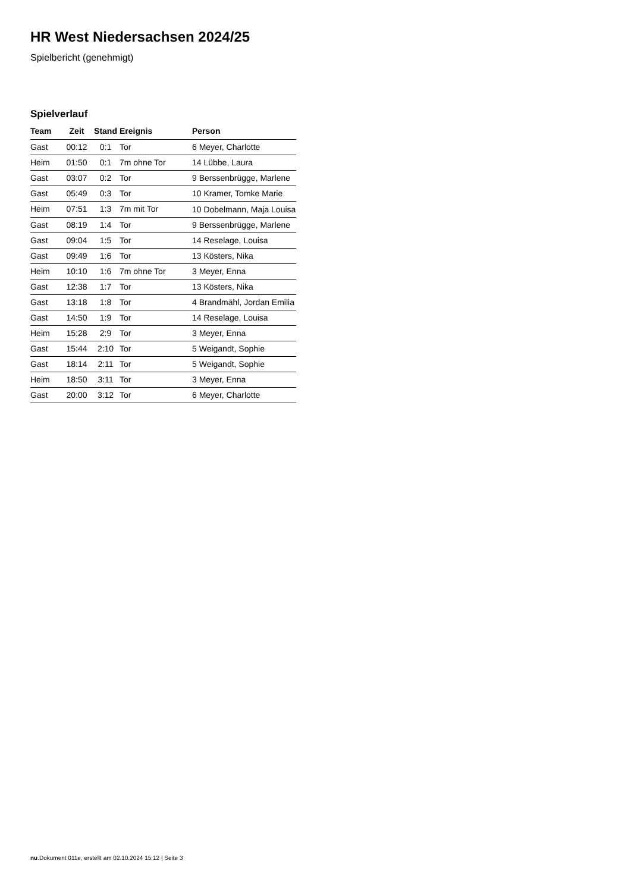HR West Niedersachsen 2024/25
Spielbericht (genehmigt)
Spielverlauf
| Team | Zeit | Stand | Ereignis | Person |
| --- | --- | --- | --- | --- |
| Gast | 00:12 | 0:1 | Tor | 6 Meyer, Charlotte |
| Heim | 01:50 | 0:1 | 7m ohne Tor | 14 Lübbe, Laura |
| Gast | 03:07 | 0:2 | Tor | 9 Berssenbrügge, Marlene |
| Gast | 05:49 | 0:3 | Tor | 10 Kramer, Tomke Marie |
| Heim | 07:51 | 1:3 | 7m mit Tor | 10 Dobelmann, Maja Louisa |
| Gast | 08:19 | 1:4 | Tor | 9 Berssenbrügge, Marlene |
| Gast | 09:04 | 1:5 | Tor | 14 Reselage, Louisa |
| Gast | 09:49 | 1:6 | Tor | 13 Kösters, Nika |
| Heim | 10:10 | 1:6 | 7m ohne Tor | 3 Meyer, Enna |
| Gast | 12:38 | 1:7 | Tor | 13 Kösters, Nika |
| Gast | 13:18 | 1:8 | Tor | 4 Brandmähl, Jordan Emilia |
| Gast | 14:50 | 1:9 | Tor | 14 Reselage, Louisa |
| Heim | 15:28 | 2:9 | Tor | 3 Meyer, Enna |
| Gast | 15:44 | 2:10 | Tor | 5 Weigandt, Sophie |
| Gast | 18:14 | 2:11 | Tor | 5 Weigandt, Sophie |
| Heim | 18:50 | 3:11 | Tor | 3 Meyer, Enna |
| Gast | 20:00 | 3:12 | Tor | 6 Meyer, Charlotte |
nu.Dokument 011e, erstellt am 02.10.2024 15:12 | Seite 3